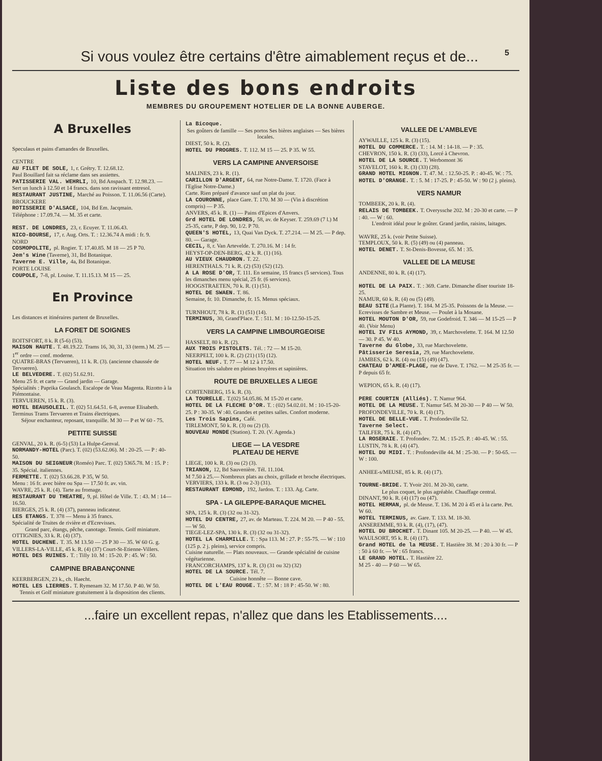Si vous voulez être certains d'être aimablement reçus et de...
5
Liste des bons endroits
MEMBRES DU GROUPEMENT HOTELIER DE LA BONNE AUBERGE.
A Bruxelles
Speculaus et pains d'amandes de Bruxelles.
CENTRE
AU FILET DE SOLE, 1, r. Grétry. T. 12.68.12.
Paul Bouillard fait sa réclame dans ses assiettes.
PATISSERIE VAL. WEHRLI, 10, Bd Anspach. T. 12.98.23. — Sert un lunch à 12.50 et 14 francs. dans son ravissant entresol.
RESTAURANT JUSTINE, Marché au Poisson. T. 11.06.56 (Carte).
BROUCKERE
ROTISSERIE D'ALSACE, 104, Bd Em. Jacqmain.
Téléphone : 17.09.74. — M. 35 et carte.
REST. DE LONDRES, 23, r. Ecuyer. T. 11.06.43.
NICO-BOURSE, 17, r. Aug. Orts. T. : 12.36.74 A midi : fr. 9.
NORD
COSMOPOLITE, pl. Rogier. T. 17.40.85. M 18 — 25 P 70.
Jem's Wine (Taverne), 31, Bd Botanique.
Taverne E. Ville, 4a, Bd Botanique.
PORTE LOUISE
COUPOLE, 7-8, pl. Louise. T. 11.15.13. M 15 — 25.
En Province
Les distances et itinéraires partent de Bruxelles.
LA FORET DE SOIGNES
BOITSFORT, 8 k. R (5-6) (53).
MAISON HAUTE. T. 48.19.22. Trams 16, 30, 31, 33 (term.) M. 25 — 1<sup>er</sup> ordre — conf. moderne.
QUATRE-BRAS (Tervueren), 11 k. R. (3). (ancienne chaussée de Tervueren).
LE BELVEDERE. T. (02) 51.62.91.
Menu 25 fr. et carte — Grand jardin — Garage.
Spécialités : Paprika Goulasch. Escalope de Veau Magenta. Rizotto à la Piémontaise.
TERVUEREN, 15 k. R. (3).
HOTEL BEAUSOLEIL. T. (02) 51.64.51. 6-8, avenue Elisabeth.
Terminus Trams Tervueren et Trains électriques.
Séjour enchanteur, reposant, tranquille. M 30 — P et W 60 - 75.
PETITE SUISSE
GENVAL, 20 k. R. (6-5) (53) La Hulpe-Genval.
NORMANDY-HOTEL (Parc). T. (02) (53.62.06). M : 20-25. — P : 40-50.
MAISON DU SEIGNEUR (Roméo) Parc. T. (02) 5365.78. M : 15. P : 35. Spécial. italiennes.
FERMETTE. T. (02) 53.66.28. P 35, W 50.
Menu : 16 fr. avec bière ou Spa — 17.50 fr. av. vin.
WAVRE, 25 k. R. (4). Tarte au fromage.
RESTAURANT DU THEATRE, 9, pl. Hôtel de Ville. T. : 43. M : 14—16.50.
BIERGES, 25 k. R. (4) (37), panneau indicateur.
LES ETANGS. T. 378 — Menu à 35 francs.
Spécialité de Truites de rivière et d'Ecrevisses.
Grand parc, étangs, pêche, canotage. Tennis. Golf miniature.
OTTIGNIES, 33 k. R. (4) (37).
HOTEL DUCHENE. T. 35. M 13.50 — 25 P 30 — 35. W 60 G. g.
VILLERS-LA-VILLE, 45 k. R. (4) (37) Court-St-Etienne-Villers.
HOTEL DES RUINES. T. : Tilly 10. M : 15-20. P : 45. W : 50.
CAMPINE BRABANÇONNE
KEERBERGEN, 23 k., ch. Haecht.
HOTEL LES LIERRES. T. Rymenam 32. M 17.50. P 40. W 50.
Tennis et Golf miniature gratuitement à la disposition des clients.
La Bicoque.
Ses goûters de famille — Ses portos Ses bières anglaises — Ses bières locales.
DIEST, 50 k. R. (2).
HOTEL DU PROGRES. T. 112. M 15 — 25. P 35. W 55.
VERS LA CAMPINE ANVERSOISE
MALINES, 23 k. R. (1).
CARILLON D'ARGENT, 64, rue Notre-Dame. T. 1720. (Face à l'Eglise Notre-Dame.)
Carte. Rien préparé d'avance sauf un plat du jour.
LA COURONNE, place Gare. T. 170. M 30 — (Vin à discrétion compris) — P 35.
ANVERS, 45 k. R. (1) — Pains d'Epices d'Anvers.
Grd HOTEL DE LONDRES, 58, av. de Keyser. T. 259.69 (7 l.) M 25-35, carte, P dep. 90, 1/2. P 70.
QUEEN'S HOTEL, 13, Quai Van Dyck. T. 27.214. — M 25. — P dep. 80. — Garage.
CECIL, 8, r. Van Artevelde. T. 270.16. M : 14 fr.
HEYST-OP-DEN-BERG, 42 k. R. (1) (16).
AU VIEUX CHAUDRON. T. 22.
HERENTHALS. 71 k. R. (2) (53) (52) (12).
A LA ROSE D'OR, T. 111. En semaine, 15 francs (5 services). Tous les dimanches menu spécial, 25 fr. (6 services).
HOOGSTRAETEN, 70 k. R. (1) (51).
HOTEL DE SWAEN. T. 86.
Semaine, fr. 10. Dimanche, fr. 15. Menus spéciaux.
TURNHOUT, 78 k. R. (1) (51) (14).
TERMINUS, 30, Grand'Place. T. : 511. M : 10-12.50-15-25.
VERS LA CAMPINE LIMBOURGEOISE
HASSELT, 80 k. R. (2).
AUX TROIS PISTOLETS. Tél. : 72 — M 15-20.
NEERPELT, 100 k. R. (2) (21) (15) (12).
HOTEL NEUF. T. 77 — M 12 à 17.50.
Situation très salubre en pleines bruyères et sapinières.
ROUTE DE BRUXELLES A LIEGE
CORTENBERG, 15 k. R. (3).
LA TOURELLE. T.(02) 54.05.86. M 15-20 et carte.
HOTEL DE LA FLECHE D'OR. T. : (02) 54.02.01. M : 10-15-20-25. P : 30-35. W :40. Grandes et petites salles. Confort moderne.
Les Trois Sapins, Café.
TIRLEMONT, 50 k. R. (3) ou (2) (3).
NOUVEAU MONDE (Station). T. 20. (V. Agenda.)
LIEGE — LA VESDRE
PLATEAU DE HERVE
LIEGE, 100 k. R. (3) ou (2) (3).
TRIANON, 12, Bd Sauvenière. Tél. 11.104.
M 7.50 à 25.— Nombreux plats au choix, grillade et broche électriques.
VERVIERS, 133 k. R. (3 ou 2-3) (31).
RESTAURANT EDMOND, 192, Jardon. T. : 133. Ag. Carte.
SPA - LA GILEPPE-BARAQUE MICHEL
SPA, 125 k. R. (3) (32 ou 31-32).
HOTEL DU CENTRE, 27, av. de Marteau. T. 224. M 20. — P 40 - 55. — W 50.
TIEGE-LEZ-SPA, 130 k. R. (3) (32 ou 31-32).
HOTEL LA CHARMILLE. T. : Spa 113. M : 27. P : 55-75. — W : 110 (125 p. 2 j. pleins), service compris.
Cuisine naturelle. — Plats nouveaux. — Grande spécialité de cuisine végétarienne.
FRANCORCHAMPS, 137 k. R. (3) (31 ou 32) (32)
HOTEL DE LA SOURCE. Tél. 7.
Cuisine honnête — Bonne cave.
HOTEL DE L'EAU ROUGE. T. : 57. M : 18 P : 45-50. W : 80.
VALLEE DE L'AMBLEVE
AYWAILLE, 125 k. R. (3) (15).
HOTEL DU COMMERCE. T. : 14. M : 14-18. — P : 35.
CHEVRON, 150 k. R. (3) (33), Lorcé à Chevron.
HOTEL DE LA SOURCE. T. Werbomont 36
STAVELOT, 160 k. R. (3) (33) (28).
GRAND HOTEL MIGNON. T. 47. M. : 12.50-25. P. : 40-45. W. : 75.
HOTEL D'ORANGE. T. : 5. M : 17-25. P : 45-50. W : 90 (2 j. pleins).
VERS NAMUR
TOMBEEK, 20 k. R. (4).
RELAIS DE TOMBEEK. T. Overyssche 202. M : 20-30 et carte. — P : 40. — W : 60.
L'endroit idéal pour le goûter. Grand jardin, raisins, laitages.
WAVRE, 25 k. (voir Petite Suisse).
TEMPLOUX, 50 k. R. (5) (49) ou (4) panneau.
HOTEL DENET. T. St-Denis-Bovesse, 65. M : 35.
VALLEE DE LA MEUSE
ANDENNE, 80 k. R. (4) (17).
HOTEL DE LA PAIX. T. : 369. Carte. Dimanche dîner touriste 18-25.
NAMUR, 60 k. R. (4) ou (5) (49).
BEAU SITE (La Plante). T. 184. M 25-35. Poissons de la Meuse. — Ecrevisses de Sambre et Meuse. — Poulet à la Mosane.
HOTEL MOUTON D'OR, 59, rue Godefroid. T. 346 — M 15-25 — P 40. (Voir Menu)
HOTEL IV FILS AYMOND, 39, r. Marchovelette. T. 164. M 12.50 — 30. P 45. W 40.
Taverne du Globe, 33, rue Marchovelette.
Pâtisserie Seresia, 29, rue Marchovelette.
JAMBES, 62 k. R. (4) ou (15) (49) (47).
CHATEAU D'AMEE-PLAGE, rue de Dave. T. 1762. — M 25-35 fr. — P depuis 65 fr.
WEPION, 65 k. R. (4) (17).
PERE COURTIN (Alliés). T. Namur 964.
HOTEL DE LA MEUSE. T. Namur 545. M 20-30 — P 40 — W 50.
PROFONDEVILLE, 70 k. R. (4) (17).
HOTEL DE BELLE-VUE. T. Profondeville 52.
Taverne Select.
TAILFER, 75 k. R. (4) (47).
LA ROSERAIE. T. Profondev. 72. M. : 15-25. P. : 40-45. W. : 55.
LUSTIN, 78 k. R. (4) (47).
HOTEL DU MIDI. T. : Profondeville 44. M : 25-30. — P : 50-65. — W : 100.
ANHEE-s/MEUSE, 85 k. R. (4) (17).
TOURNE-BRIDE. T. Yvoir 201. M 20-30, carte.
Le plus coquet, le plus agréable. Chauffage central.
DINANT, 90 k. R. (4) (17) ou (47).
HOTEL HERMAN, pl. de Meuse. T. 136. M 20 à 45 et à la carte. Pet. W 60.
HOTEL TERMINUS, av. Gare. T. 133. M. 18-30.
ANSEREMME, 93 k. R. (4), (17), (47).
HOTEL DU BROCHET. T. Dinant 105. M 20-25. — P 40. — W 45.
WAULSORT, 95 k. R. (4) (17).
Grand HOTEL de la MEUSE. T. Hastière 38. M : 20 à 30 fr. — P : 50 à 60 fr. — W : 65 francs.
LE GRAND HOTEL. T. Hastière 22.
M 25 - 40 — P 60 — W 65.
...faire un excellent repas, n'allez que dans les Etablissements....